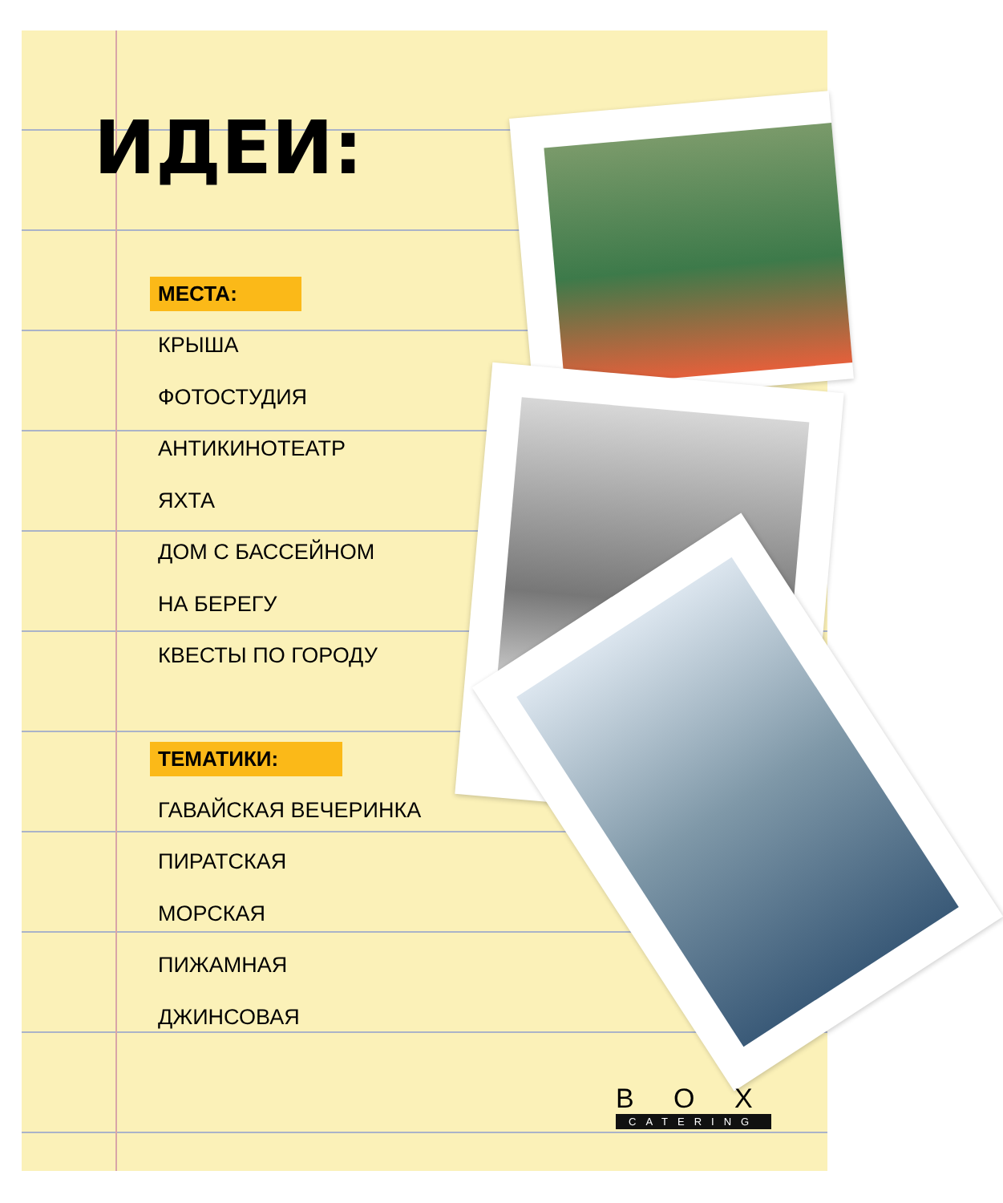ИДЕИ:
МЕСТА:
КРЫША
ФОТОСТУДИЯ
АНТИКИНОТЕАТР
ЯХТА
ДОМ С БАССЕЙНОМ
НА БЕРЕГУ
КВЕСТЫ ПО ГОРОДУ
ТЕМАТИКИ:
ГАВАЙСКАЯ ВЕЧЕРИНКА
ПИРАТСКАЯ
МОРСКАЯ
ПИЖАМНАЯ
ДЖИНСОВАЯ
B O X
CATERING